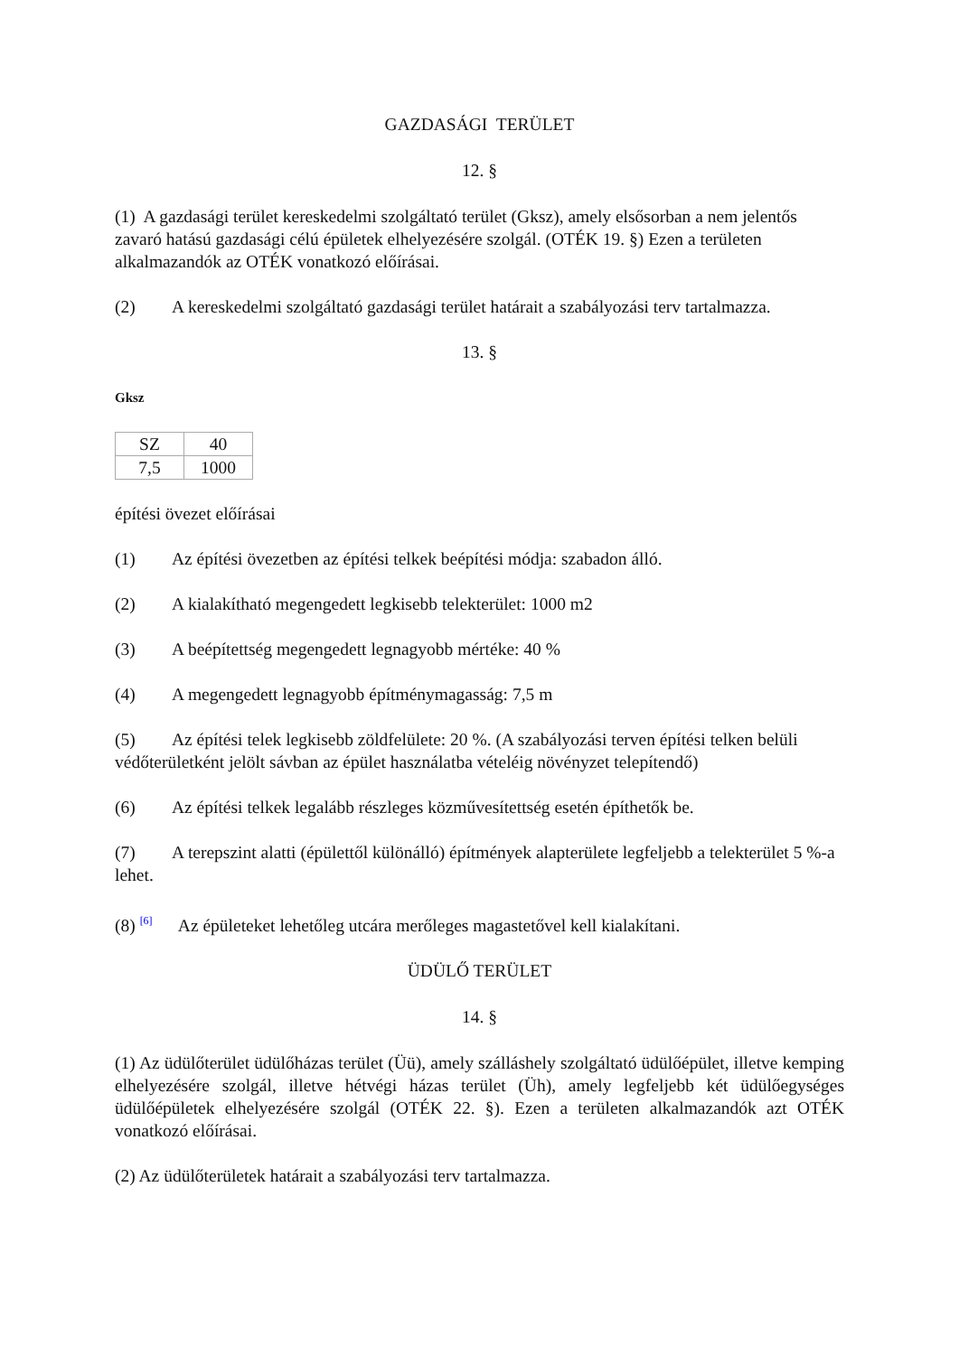GAZDASÁGI TERÜLET
12. §
(1) A gazdasági terület kereskedelmi szolgáltató terület (Gksz), amely elsősorban a nem jelentős zavaró hatású gazdasági célú épületek elhelyezésére szolgál. (OTÉK 19. §) Ezen a területen alkalmazandók az OTÉK vonatkozó előírásai.
(2) A kereskedelmi szolgáltató gazdasági terület határait a szabályozási terv tartalmazza.
13. §
Gksz
| SZ | 40 |
| 7,5 | 1000 |
építési övezet előírásai
(1) Az építési övezetben az építési telkek beépítési módja: szabadon álló.
(2) A kialakítható megengedett legkisebb telekterület: 1000 m2
(3) A beépítettség megengedett legnagyobb mértéke: 40 %
(4) A megengedett legnagyobb építménymagasság: 7,5 m
(5) Az építési telek legkisebb zöldfelülete: 20 %. (A szabályozási terven építési telken belüli védőterületként jelölt sávban az épület használatba vételéig növényzet telepítendő)
(6) Az építési telkek legalább részleges közművesítettség esetén építhetők be.
(7) A terepszint alatti (épülettől különálló) építmények alapterülete legfeljebb a telekterület 5 %-a lehet.
(8) <sup>[6]</sup> Az épületeket lehetőleg utcára merőleges magastetővel kell kialakítani.
ÜDÜLŐ TERÜLET
14. §
(1) Az üdülőterület üdülőházas terület (Üü), amely szálláshely szolgáltató üdülőépület, illetve kemping elhelyezésére szolgál, illetve hétvégi házas terület (Üh), amely legfeljebb két üdülőegységes üdülőépületek elhelyezésére szolgál (OTÉK 22. §). Ezen a területen alkalmazandók azt OTÉK vonatkozó előírásai.
(2) Az üdülőterületek határait a szabályozási terv tartalmazza.